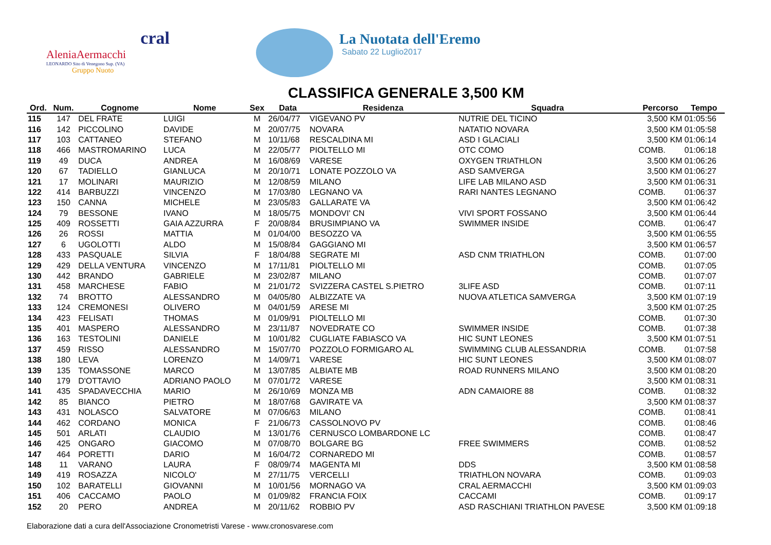cral
AleniaAermacchi
LEONARDO Sito di Venegono Sup. (VA)
Gruppo Nuoto
La Nuotata dell'Eremo
Sabato 22 Luglio2017
CLASSIFICA GENERALE 3,500 KM
| Ord. | Num. | Cognome | Nome | Sex | Data | Residenza | Squadra | Percorso | Tempo |
| --- | --- | --- | --- | --- | --- | --- | --- | --- | --- |
| 115 | 147 | DEL FRATE | LUIGI | M | 26/04/77 | VIGEVANO PV | NUTRIE DEL TICINO | 3,500 KM | 01:05:56 |
| 116 | 142 | PICCOLINO | DAVIDE | M | 20/07/75 | NOVARA | NATATIO NOVARA | 3,500 KM | 01:05:58 |
| 117 | 103 | CATTANEO | STEFANO | M | 10/11/68 | RESCALDINA MI | ASD I GLACIALI | 3,500 KM | 01:06:14 |
| 118 | 466 | MASTROMARINO | LUCA | M | 22/05/77 | PIOLTELLO MI | OTC COMO | COMB. | 01:06:18 |
| 119 | 49 | DUCA | ANDREA | M | 16/08/69 | VARESE | OXYGEN TRIATHLON | 3,500 KM | 01:06:26 |
| 120 | 67 | TADIELLO | GIANLUCA | M | 20/10/71 | LONATE POZZOLO VA | ASD SAMVERGA | 3,500 KM | 01:06:27 |
| 121 | 17 | MOLINARI | MAURIZIO | M | 12/08/59 | MILANO | LIFE LAB MILANO ASD | 3,500 KM | 01:06:31 |
| 122 | 414 | BARBUZZI | VINCENZO | M | 17/03/80 | LEGNANO VA | RARI NANTES LEGNANO | COMB. | 01:06:37 |
| 123 | 150 | CANNA | MICHELE | M | 23/05/83 | GALLARATE VA | | 3,500 KM | 01:06:42 |
| 124 | 79 | BESSONE | IVANO | M | 18/05/75 | MONDOVI' CN | VIVI SPORT FOSSANO | 3,500 KM | 01:06:44 |
| 125 | 409 | ROSSETTI | GAIA AZZURRA | F | 20/08/84 | BRUSIMPIANO VA | SWIMMER INSIDE | COMB. | 01:06:47 |
| 126 | 26 | ROSSI | MATTIA | M | 01/04/00 | BESOZZO VA | | 3,500 KM | 01:06:55 |
| 127 | 6 | UGOLOTTI | ALDO | M | 15/08/84 | GAGGIANO MI | | 3,500 KM | 01:06:57 |
| 128 | 433 | PASQUALE | SILVIA | F | 18/04/88 | SEGRATE MI | ASD CNM TRIATHLON | COMB. | 01:07:00 |
| 129 | 429 | DELLA VENTURA | VINCENZO | M | 17/11/81 | PIOLTELLO MI | | COMB. | 01:07:05 |
| 130 | 442 | BRANDO | GABRIELE | M | 23/02/87 | MILANO | | COMB. | 01:07:07 |
| 131 | 458 | MARCHESE | FABIO | M | 21/01/72 | SVIZZERA CASTEL S.PIETRO | 3LIFE ASD | COMB. | 01:07:11 |
| 132 | 74 | BROTTO | ALESSANDRO | M | 04/05/80 | ALBIZZATE VA | NUOVA ATLETICA SAMVERGA | 3,500 KM | 01:07:19 |
| 133 | 124 | CREMONESI | OLIVERO | M | 04/01/59 | ARESE MI | | 3,500 KM | 01:07:25 |
| 134 | 423 | FELISATI | THOMAS | M | 01/09/91 | PIOLTELLO MI | | COMB. | 01:07:30 |
| 135 | 401 | MASPERO | ALESSANDRO | M | 23/11/87 | NOVEDRATE CO | SWIMMER INSIDE | COMB. | 01:07:38 |
| 136 | 163 | TESTOLINI | DANIELE | M | 10/01/82 | CUGLIATE FABIASCO VA | HIC SUNT LEONES | 3,500 KM | 01:07:51 |
| 137 | 459 | RISSO | ALESSANDRO | M | 15/07/70 | POZZOLO FORMIGARO AL | SWIMMING CLUB ALESSANDRIA | COMB. | 01:07:58 |
| 138 | 180 | LEVA | LORENZO | M | 14/09/71 | VARESE | HIC SUNT LEONES | 3,500 KM | 01:08:07 |
| 139 | 135 | TOMASSONE | MARCO | M | 13/07/85 | ALBIATE MB | ROAD RUNNERS MILANO | 3,500 KM | 01:08:20 |
| 140 | 179 | D'OTTAVIO | ADRIANO PAOLO | M | 07/01/72 | VARESE | | 3,500 KM | 01:08:31 |
| 141 | 435 | SPADAVECCHIA | MARIO | M | 26/10/69 | MONZA MB | ADN CAMAIORE 88 | COMB. | 01:08:32 |
| 142 | 85 | BIANCO | PIETRO | M | 18/07/68 | GAVIRATE VA | | 3,500 KM | 01:08:37 |
| 143 | 431 | NOLASCO | SALVATORE | M | 07/06/63 | MILANO | | COMB. | 01:08:41 |
| 144 | 462 | CORDANO | MONICA | F | 21/06/73 | CASSOLNOVO PV | | COMB. | 01:08:46 |
| 145 | 501 | ARLATI | CLAUDIO | M | 13/01/76 | CERNUSCO LOMBARDONE LC | | COMB. | 01:08:47 |
| 146 | 425 | ONGARO | GIACOMO | M | 07/08/70 | BOLGARE BG | FREE SWIMMERS | COMB. | 01:08:52 |
| 147 | 464 | PORETTI | DARIO | M | 16/04/72 | CORNAREDO MI | | COMB. | 01:08:57 |
| 148 | 11 | VARANO | LAURA | F | 08/09/74 | MAGENTA MI | DDS | 3,500 KM | 01:08:58 |
| 149 | 419 | ROSAZZA | NICOLO' | M | 27/11/75 | VERCELLI | TRIATHLON NOVARA | COMB. | 01:09:03 |
| 150 | 102 | BARATELLI | GIOVANNI | M | 10/01/56 | MORNAGO VA | CRAL AERMACCHI | 3,500 KM | 01:09:03 |
| 151 | 406 | CACCAMO | PAOLO | M | 01/09/82 | FRANCIA FOIX | CACCAMI | COMB. | 01:09:17 |
| 152 | 20 | PERO | ANDREA | M | 20/11/62 | ROBBIO PV | ASD RASCHIANI TRIATHLON PAVESE | 3,500 KM | 01:09:18 |
Elaborazione dati a cura dell'Associazione Cronometristi Varese - www.cronosvarese.com